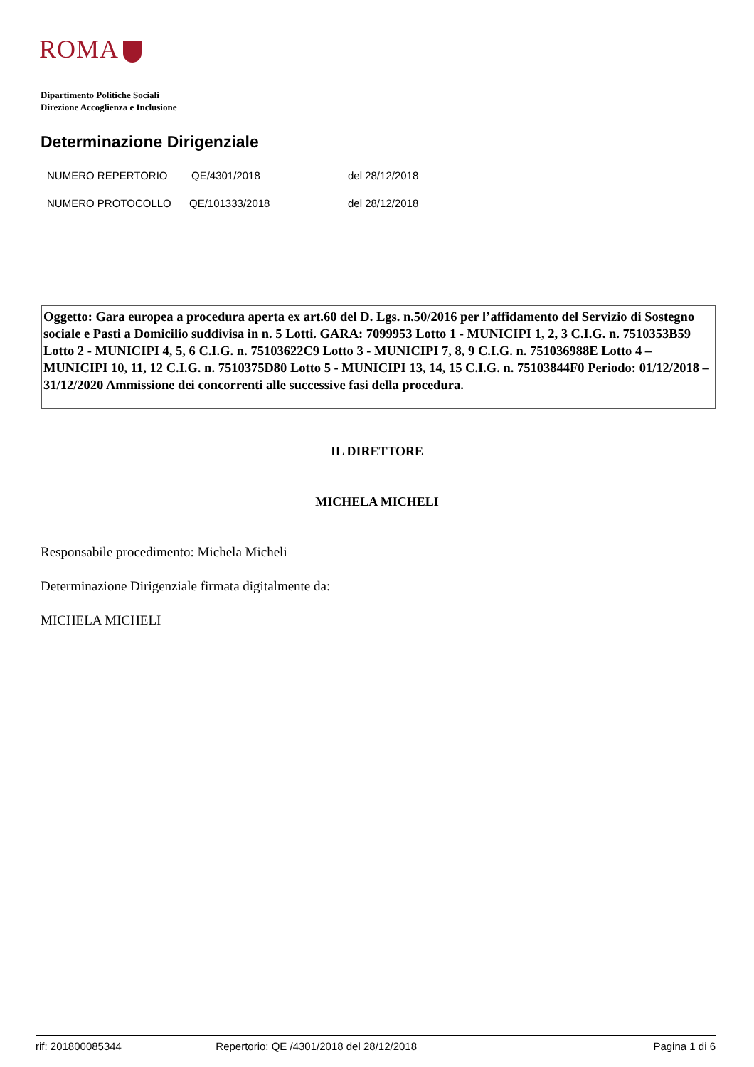ROMA
Dipartimento Politiche Sociali
Direzione Accoglienza e Inclusione
Determinazione Dirigenziale
| NUMERO REPERTORIO | QE/4301/2018 | del 28/12/2018 |
| NUMERO PROTOCOLLO | QE/101333/2018 | del 28/12/2018 |
Oggetto: Gara europea a procedura aperta ex art.60 del D. Lgs. n.50/2016 per l’affidamento del Servizio di Sostegno sociale e Pasti a Domicilio suddivisa in n. 5 Lotti. GARA: 7099953 Lotto 1 - MUNICIPI 1, 2, 3 C.I.G. n. 7510353B59 Lotto 2 - MUNICIPI 4, 5, 6 C.I.G. n. 75103622C9 Lotto 3 - MUNICIPI 7, 8, 9 C.I.G. n. 751036988E Lotto 4 – MUNICIPI 10, 11, 12 C.I.G. n. 7510375D80 Lotto 5 - MUNICIPI 13, 14, 15 C.I.G. n. 75103844F0 Periodo: 01/12/2018 – 31/12/2020 Ammissione dei concorrenti alle successive fasi della procedura.
IL DIRETTORE
MICHELA MICHELI
Responsabile procedimento: Michela Micheli
Determinazione Dirigenziale firmata digitalmente da:
MICHELA MICHELI
rif: 201800085344 Repertorio: QE /4301/2018 del 28/12/2018 Pagina 1 di 6